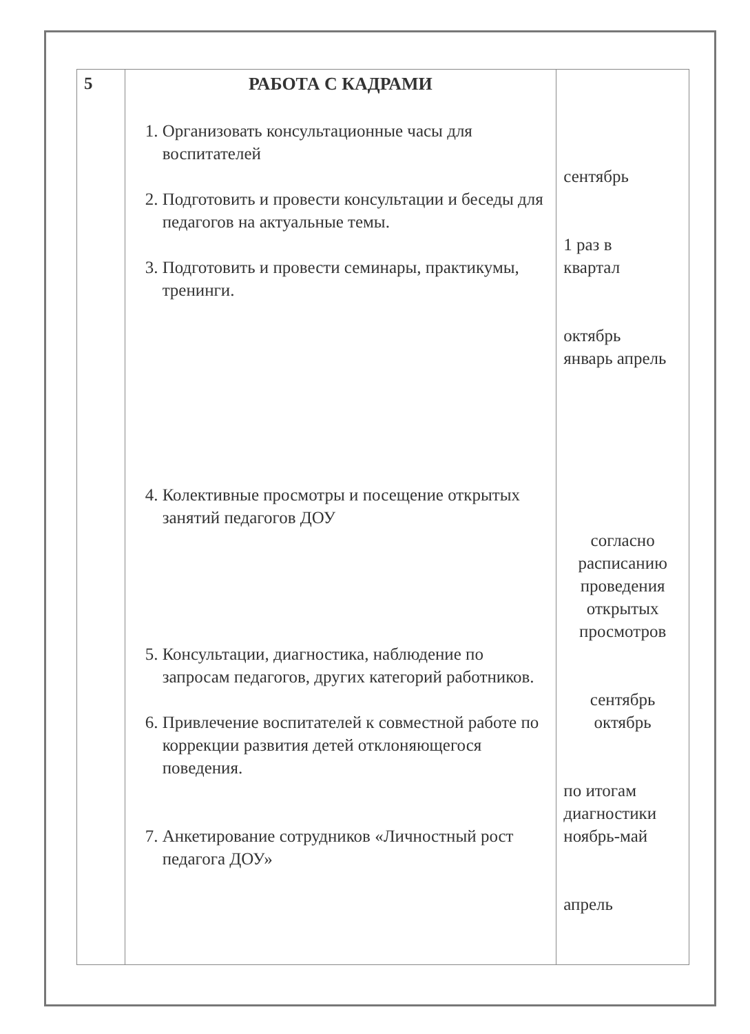| 5 | РАБОТА С КАДРАМИ 1. Организовать консультационные часы для воспитателей 2. Подготовить и провести консультации и беседы для педагогов на актуальные темы. 3. Подготовить и провести семинары, практикумы, тренинги. 4. Колективные просмотры и посещение открытых занятий педагогов ДОУ 5. Консультации, диагностика, наблюдение по запросам педагогов, других категорий работников. 6. Привлечение воспитателей к совместной работе по коррекции развития детей отклоняющегося поведения. 7. Анкетирование сотрудников «Личностный рост педагога ДОУ» | сентябрь 1 раз в квартал октябрь январь апрель согласно расписанию проведения открытых просмотров сентябрь октябрь по итогам диагностики ноябрь-май апрель |